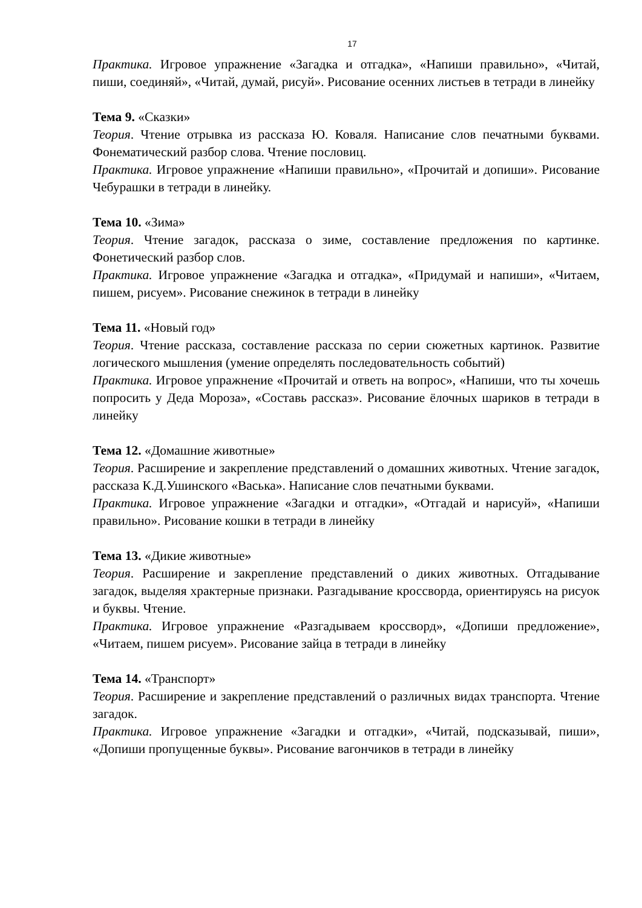17
Практика. Игровое упражнение «Загадка и отгадка», «Напиши правильно», «Читай, пиши, соединяй», «Читай, думай, рисуй». Рисование осенних листьев в тетради в линейку
Тема 9. «Сказки»
Теория. Чтение отрывка из рассказа Ю. Коваля. Написание слов печатными буквами. Фонематический разбор слова. Чтение пословиц.
Практика. Игровое упражнение «Напиши правильно», «Прочитай и допиши». Рисование Чебурашки в тетради в линейку.
Тема 10. «Зима»
Теория. Чтение загадок, рассказа о зиме, составление предложения по картинке. Фонетический разбор слов.
Практика. Игровое упражнение «Загадка и отгадка», «Придумай и напиши», «Читаем, пишем, рисуем». Рисование снежинок в тетради в линейку
Тема 11. «Новый год»
Теория. Чтение рассказа, составление рассказа по серии сюжетных картинок. Развитие логического мышления (умение определять последовательность событий)
Практика. Игровое упражнение «Прочитай и ответь на вопрос», «Напиши, что ты хочешь попросить у Деда Мороза», «Составь рассказ». Рисование ёлочных шариков в тетради в линейку
Тема 12. «Домашние животные»
Теория. Расширение и закрепление представлений о домашних животных. Чтение загадок, рассказа К.Д.Ушинского «Васька». Написание слов печатными буквами.
Практика. Игровое упражнение «Загадки и отгадки», «Отгадай и нарисуй», «Напиши правильно». Рисование кошки в тетради в линейку
Тема 13. «Дикие животные»
Теория. Расширение и закрепление представлений о диких животных. Отгадывание загадок, выделяя храктерные признаки. Разгадывание кроссворда, ориентируясь на рисуок и буквы. Чтение.
Практика. Игровое упражнение «Разгадываем кроссворд», «Допиши предложение», «Читаем, пишем рисуем». Рисование зайца в тетради в линейку
Тема 14. «Транспорт»
Теория. Расширение и закрепление представлений о различных видах транспорта. Чтение загадок.
Практика. Игровое упражнение «Загадки и отгадки», «Читай, подсказывай, пиши», «Допиши пропущенные буквы». Рисование вагончиков в тетради в линейку